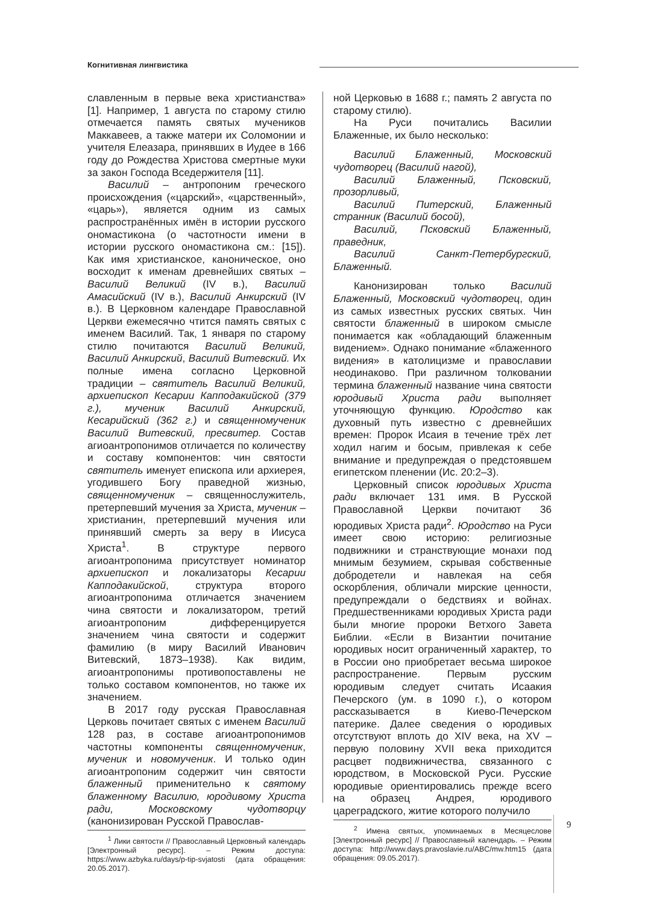Когнитивная лингвистика
славленным в первые века христианства» [1]. Например, 1 августа по старому стилю отмечается память святых мучеников Маккавеев, а также матери их Соломонии и учителя Елеазара, принявших в Иудее в 166 году до Рождества Христова смертные муки за закон Господа Вседержителя [11].
Василий – антропоним греческого происхождения («царский», «царственный», «царь»), является одним из самых распространённых имён в истории русского ономастикона (о частотности имени в истории русского ономастикона см.: [15]). Как имя христианское, каноническое, оно восходит к именам древнейших святых – Василий Великий (IV в.), Василий Амасийский (IV в.), Василий Анкирский (IV в.). В Церковном календаре Православной Церкви ежемесячно чтится память святых с именем Василий. Так, 1 января по старому стилю почитаются Василий Великий, Василий Анкирский, Василий Витевский. Их полные имена согласно Церковной традиции – святитель Василий Великий, архиепископ Кесарии Капподакийской (379 г.), мученик Василий Анкирский, Кесарийский (362 г.) и священномученик Василий Витевский, пресвитер. Состав агиоантропонимов отличается по количеству и составу компонентов: чин святости святитель именует епископа или архиерея, угодившего Богу праведной жизнью, священномученик – священнослужитель, претерпевший мучения за Христа, мученик – христианин, претерпевший мучения или принявший смерть за веру в Иисуса Христа<sup>1</sup>. В структуре первого агиоантропонима присутствует номинатор архиепископ и локализаторы Кесарии Капподакийской, структура второго агиоантропонима отличается значением чина святости и локализатором, третий агиоантропоним дифференцируется значением чина святости и содержит фамилию (в миру Василий Иванович Витевский, 1873–1938). Как видим, агиоантропонимы противопоставлены не только составом компонентов, но также их значением.
В 2017 году русская Православная Церковь почитает святых с именем Василий 128 раз, в составе агиоантропонимов частотны компоненты священномученик, мученик и новомученик. И только один агиоантропоним содержит чин святости блаженный применительно к святому блаженному Василию, юродивому Христа ради, Московскому чудотворцу (канонизирован Русской Православ-
<sup>1</sup> Лики святости // Православный Церковный календарь [Электронный ресурс]. – Режим доступа: https://www.azbyka.ru/days/p-tip-svjatosti (дата обращения: 20.05.2017).
ной Церковью в 1688 г.; память 2 августа по старому стилю).
На Руси почитались Василии Блаженные, их было несколько:
Василий Блаженный, Московский чудотворец (Василий нагой),
Василий Блаженный, Псковский, прозорливый,
Василий Питерский, Блаженный странник (Василий босой),
Василий, Псковский Блаженный, праведник,
Василий Санкт-Петербургский, Блаженный.
Канонизирован только Василий Блаженный, Московский чудотворец, один из самых известных русских святых. Чин святости блаженный в широком смысле понимается как «обладающий блаженным видением». Однако понимание «блаженного видения» в католицизме и православии неодинаково. При различном толковании термина блаженный название чина святости юродивый Христа ради выполняет уточняющую функцию. Юродство как духовный путь известно с древнейших времен: Пророк Исаия в течение трёх лет ходил нагим и босым, привлекая к себе внимание и предупреждая о предстоявшем египетском пленении (Ис. 20:2–3).
Церковный список юродивых Христа ради включает 131 имя. В Русской Православной Церкви почитают 36 юродивых Христа ради<sup>2</sup>. Юродство на Руси имеет свою историю: религиозные подвижники и странствующие монахи под мнимым безумием, скрывая собственные добродетели и навлекая на себя оскорбления, обличали мирские ценности, предупреждали о бедствиях и войнах. Предшественниками юродивых Христа ради были многие пророки Ветхого Завета Библии. «Если в Византии почитание юродивых носит ограниченный характер, то в России оно приобретает весьма широкое распространение. Первым русским юродивым следует считать Исаакия Печерского (ум. в 1090 г.), о котором рассказывается в Киево-Печерском патерике. Далее сведения о юродивых отсутствуют вплоть до XIV века, на XV – первую половину XVII века приходится расцвет подвижничества, связанного с юродством, в Московской Руси. Русские юродивые ориентировались прежде всего на образец Андрея, юродивого цареградского, житие которого получило
<sup>2</sup> Имена святых, упоминаемых в Месяцеслове [Электронный ресурс] // Православный календарь. – Режим доступа: http://www.days.pravoslavie.ru/ABC/mw.htm15 (дата обращения: 09.05.2017).
9